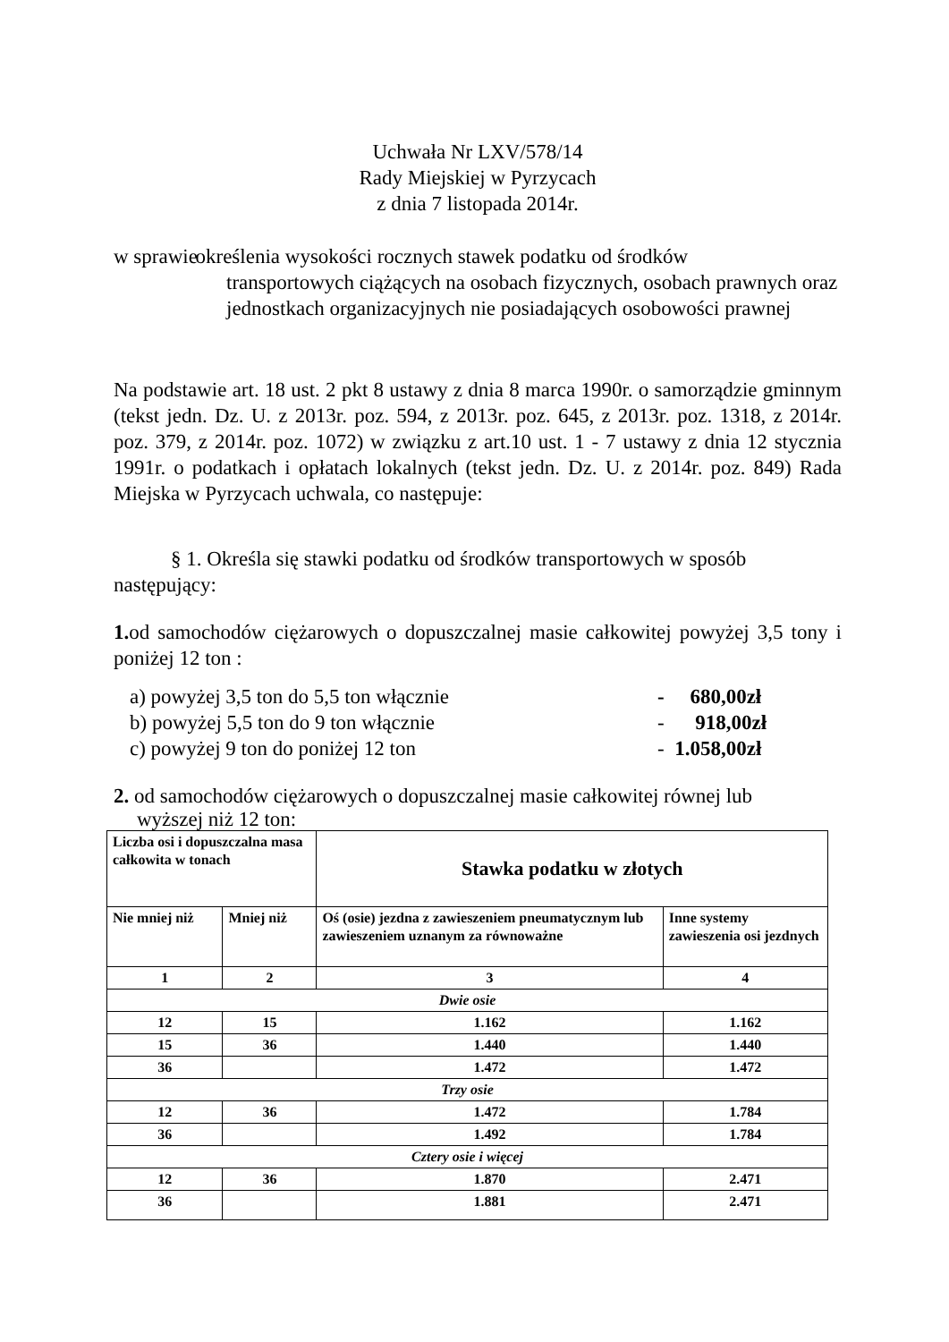Uchwała Nr LXV/578/14
Rady Miejskiej w Pyrzycach
z dnia 7 listopada 2014r.
w sprawie
określenia wysokości rocznych stawek podatku od środków
transportowych ciążących na osobach fizycznych, osobach prawnych oraz jednostkach organizacyjnych nie posiadających osobowości prawnej
Na podstawie art. 18 ust. 2 pkt 8 ustawy z dnia 8 marca 1990r. o samorządzie gminnym (tekst jedn. Dz. U. z 2013r. poz. 594, z 2013r. poz. 645, z 2013r. poz. 1318, z 2014r. poz. 379, z 2014r. poz. 1072) w związku z art.10 ust. 1 - 7 ustawy z dnia 12 stycznia 1991r. o podatkach i opłatach lokalnych (tekst jedn. Dz. U. z 2014r. poz. 849) Rada Miejska w Pyrzycach uchwala, co następuje:
§ 1. Określa się stawki podatku od środków transportowych w sposób następujący:
1. od samochodów ciężarowych o dopuszczalnej masie całkowitej powyżej 3,5 tony i poniżej 12 ton :
a) powyżej 3,5 ton do 5,5 ton włącznie - 680,00zł
b) powyżej 5,5 ton do 9 ton włącznie - 918,00zł
c) powyżej 9 ton do poniżej 12 ton - 1.058,00zł
2. od samochodów ciężarowych o dopuszczalnej masie całkowitej równej lub
wyższej niż 12 ton:
| Liczba osi i dopuszczalna masa całkowita w tonach | | Stawka podatku w złotych | |
| --- | --- | --- | --- |
| Nie mniej niż | Mniej niż | Oś (osie) jezdna z zawieszeniem pneumatycznym lub zawieszeniem uznanym za równoważne | Inne systemy zawieszenia osi jezdnych |
| 1 | 2 | 3 | 4 |
| Dwie osie | | | |
| 12 | 15 | 1.162 | 1.162 |
| 15 | 36 | 1.440 | 1.440 |
| 36 | | 1.472 | 1.472 |
| Trzy osie | | | |
| 12 | 36 | 1.472 | 1.784 |
| 36 | | 1.492 | 1.784 |
| Cztery osie i więcej | | | |
| 12 | 36 | 1.870 | 2.471 |
| 36 | | 1.881 | 2.471 |